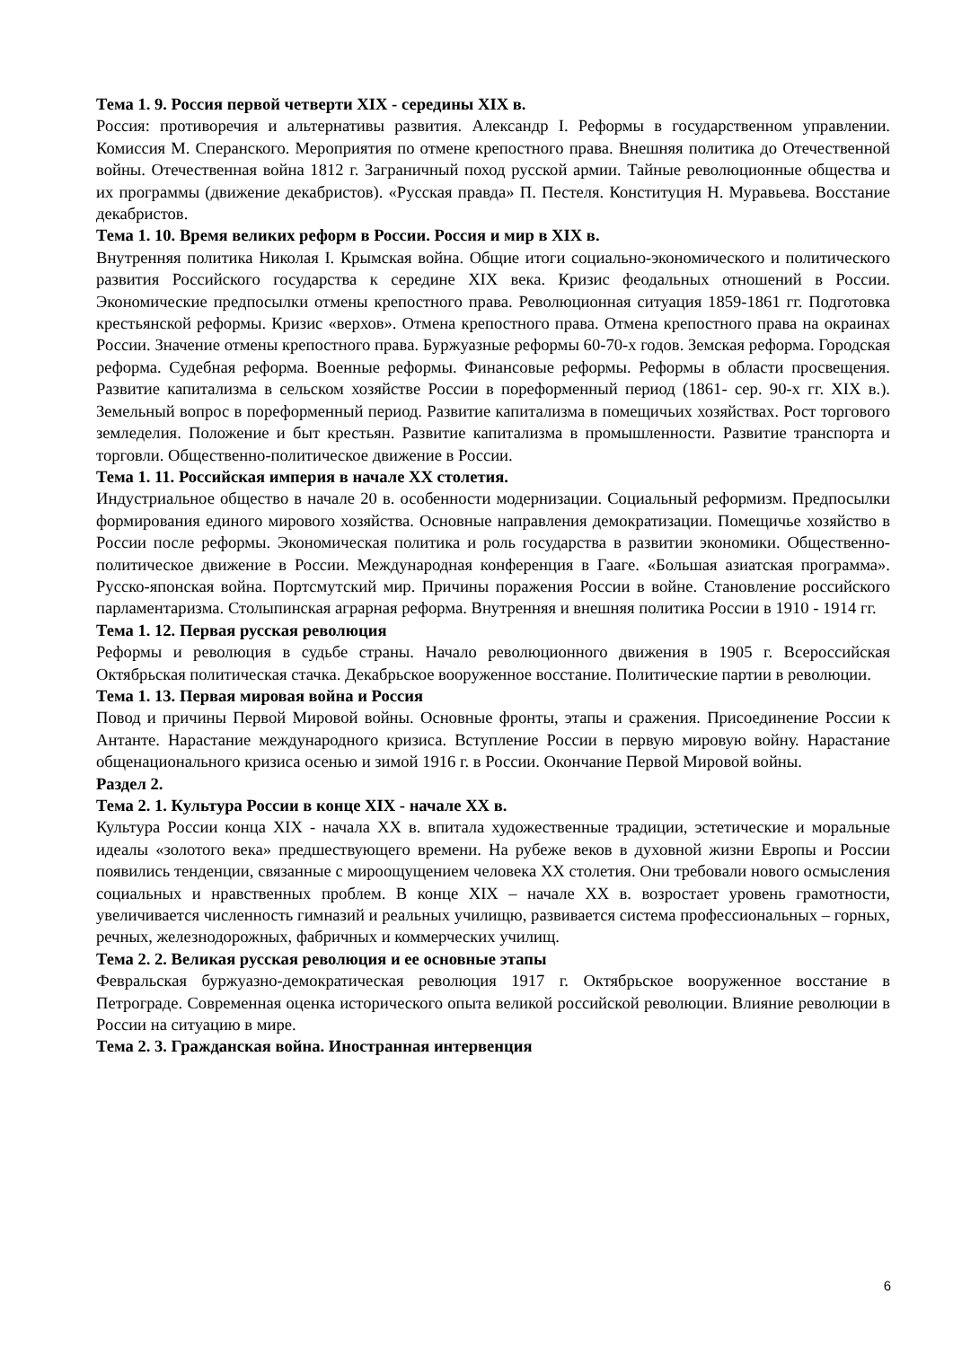Тема 1. 9. Россия первой четверти XIX - середины XIX в.
Россия: противоречия и альтернативы развития. Александр I. Реформы в государственном управлении. Комиссия М. Сперанского. Мероприятия по отмене крепостного права. Внешняя политика до Отечественной войны. Отечественная война 1812 г. Заграничный поход русской армии. Тайные революционные общества и их программы (движение декабристов). «Русская правда» П. Пестеля. Конституция Н. Муравьева. Восстание декабристов.
Тема 1. 10. Время великих реформ в России. Россия и мир в XIX в.
Внутренняя политика Николая I. Крымская война. Общие итоги социально-экономического и политического развития Российского государства к середине XIX века. Кризис феодальных отношений в России. Экономические предпосылки отмены крепостного права. Революционная ситуация 1859-1861 гг. Подготовка крестьянской реформы. Кризис «верхов». Отмена крепостного права. Отмена крепостного права на окраинах России. Значение отмены крепостного права. Буржуазные реформы 60-70-х годов. Земская реформа. Городская реформа. Судебная реформа. Военные реформы. Финансовые реформы. Реформы в области просвещения. Развитие капитализма в сельском хозяйстве России в пореформенный период (1861- сер. 90-х гг. XIX в.). Земельный вопрос в пореформенный период. Развитие капитализма в помещичьих хозяйствах. Рост торгового земледелия. Положение и быт крестьян. Развитие капитализма в промышленности. Развитие транспорта и торговли. Общественно-политическое движение в России.
Тема 1. 11. Российская империя в начале XX столетия.
Индустриальное общество в начале 20 в. особенности модернизации. Социальный реформизм. Предпосылки формирования единого мирового хозяйства. Основные направления демократизации. Помещичье хозяйство в России после реформы. Экономическая политика и роль государства в развитии экономики. Общественно-политическое движение в России. Международная конференция в Гааге. «Большая азиатская программа». Русско-японская война. Портсмутский мир. Причины поражения России в войне. Становление российского парламентаризма. Столыпинская аграрная реформа. Внутренняя и внешняя политика России в 1910 - 1914 гг.
Тема 1. 12. Первая русская революция
Реформы и революция в судьбе страны. Начало революционного движения в 1905 г. Всероссийская Октябрьская политическая стачка. Декабрьское вооруженное восстание. Политические партии в революции.
Тема 1. 13. Первая мировая война и Россия
Повод и причины Первой Мировой войны. Основные фронты, этапы и сражения. Присоединение России к Антанте. Нарастание международного кризиса. Вступление России в первую мировую войну. Нарастание общенационального кризиса осенью и зимой 1916 г. в России. Окончание Первой Мировой войны.
Раздел 2.
Тема 2. 1. Культура России в конце XIX - начале XX в.
Культура России конца XIX - начала XX в. впитала художественные традиции, эстетические и моральные идеалы «золотого века» предшествующего времени. На рубеже веков в духовной жизни Европы и России появились тенденции, связанные с мироощущением человека XX столетия. Они требовали нового осмысления социальных и нравственных проблем. В конце XIX – начале XX в. возростает уровень грамотности, увеличивается численность гимназий и реальных училищю, развивается система профессиональных – горных, речных, железнодорожных, фабричных и коммерческих училищ.
Тема 2. 2. Великая русская революция и ее основные этапы
Февральская буржуазно-демократическая революция 1917 г. Октябрьское вооруженное восстание в Петрограде. Современная оценка исторического опыта великой российской революции. Влияние революции в России на ситуацию в мире.
Тема 2. 3. Гражданская война. Иностранная интервенция
6